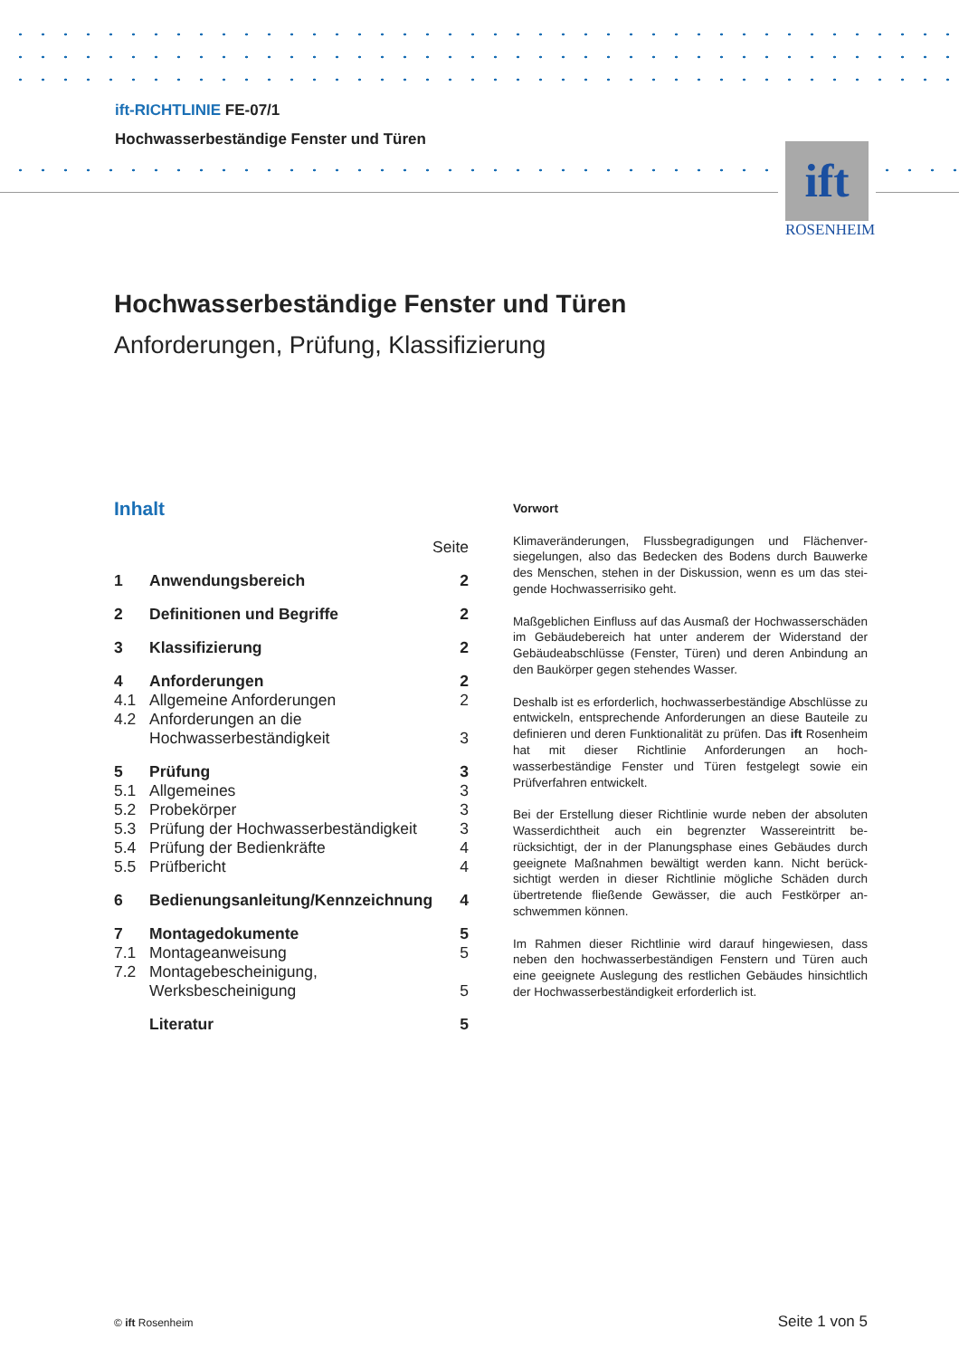ift-RICHTLINIE FE-07/1
Hochwasserbeständige Fenster und Türen
ift
ROSENHEIM
Hochwasserbeständige Fenster und Türen
Anforderungen, Prüfung, Klassifizierung
Inhalt
| | | Seite |
| 1 | Anwendungsbereich | 2 |
| 2 | Definitionen und Begriffe | 2 |
| 3 | Klassifizierung | 2 |
| 4 | Anforderungen | 2 |
| 4.1 | Allgemeine Anforderungen | 2 |
| 4.2 | Anforderungen an die Hochwasserbeständigkeit | 3 |
| 5 | Prüfung | 3 |
| 5.1 | Allgemeines | 3 |
| 5.2 | Probekörper | 3 |
| 5.3 | Prüfung der Hochwasserbeständigkeit | 3 |
| 5.4 | Prüfung der Bedienkräfte | 4 |
| 5.5 | Prüfbericht | 4 |
| 6 | Bedienungsanleitung/Kennzeichnung | 4 |
| 7 | Montagedokumente | 5 |
| 7.1 | Montageanweisung | 5 |
| 7.2 | Montagebescheinigung, Werksbescheinigung | 5 |
| | Literatur | 5 |
Vorwort
Klimaveränderungen, Flussbegradigungen und Flächenver­siegelungen, also das Bedecken des Bodens durch Bauwerke des Menschen, stehen in der Diskussion, wenn es um das stei­gende Hochwasserrisiko geht.
Maßgeblichen Einfluss auf das Ausmaß der Hochwasserschä­den im Gebäudebereich hat unter anderem der Widerstand der Gebäudeabschlüsse (Fenster, Türen) und deren Anbindung an den Baukörper gegen stehendes Wasser.
Deshalb ist es erforderlich, hochwasserbeständige Abschlüsse zu entwickeln, entsprechende Anforderungen an diese Bau­teile zu definieren und deren Funktionalität zu prüfen. Das ift Rosenheim hat mit dieser Richtlinie Anforderungen an hoch­wasserbeständige Fenster und Türen festgelegt sowie ein Prüfverfahren entwickelt.
Bei der Erstellung dieser Richtlinie wurde neben der absolu­ten Wasserdichtheit auch ein begrenzter Wassereintritt be­rücksichtigt, der in der Planungsphase eines Gebäudes durch geeignete Maßnahmen bewältigt werden kann. Nicht berück­sichtigt werden in dieser Richtlinie mögliche Schäden durch übertretende fließende Gewässer, die auch Festkörper an­schwemmen können.
Im Rahmen dieser Richtlinie wird darauf hingewiesen, dass neben den hochwasserbeständigen Fenstern und Türen auch eine geeignete Auslegung des restlichen Gebäudes hinsicht­lich der Hochwasserbeständigkeit erforderlich ist.
© ift Rosenheim Seite 1 von 5